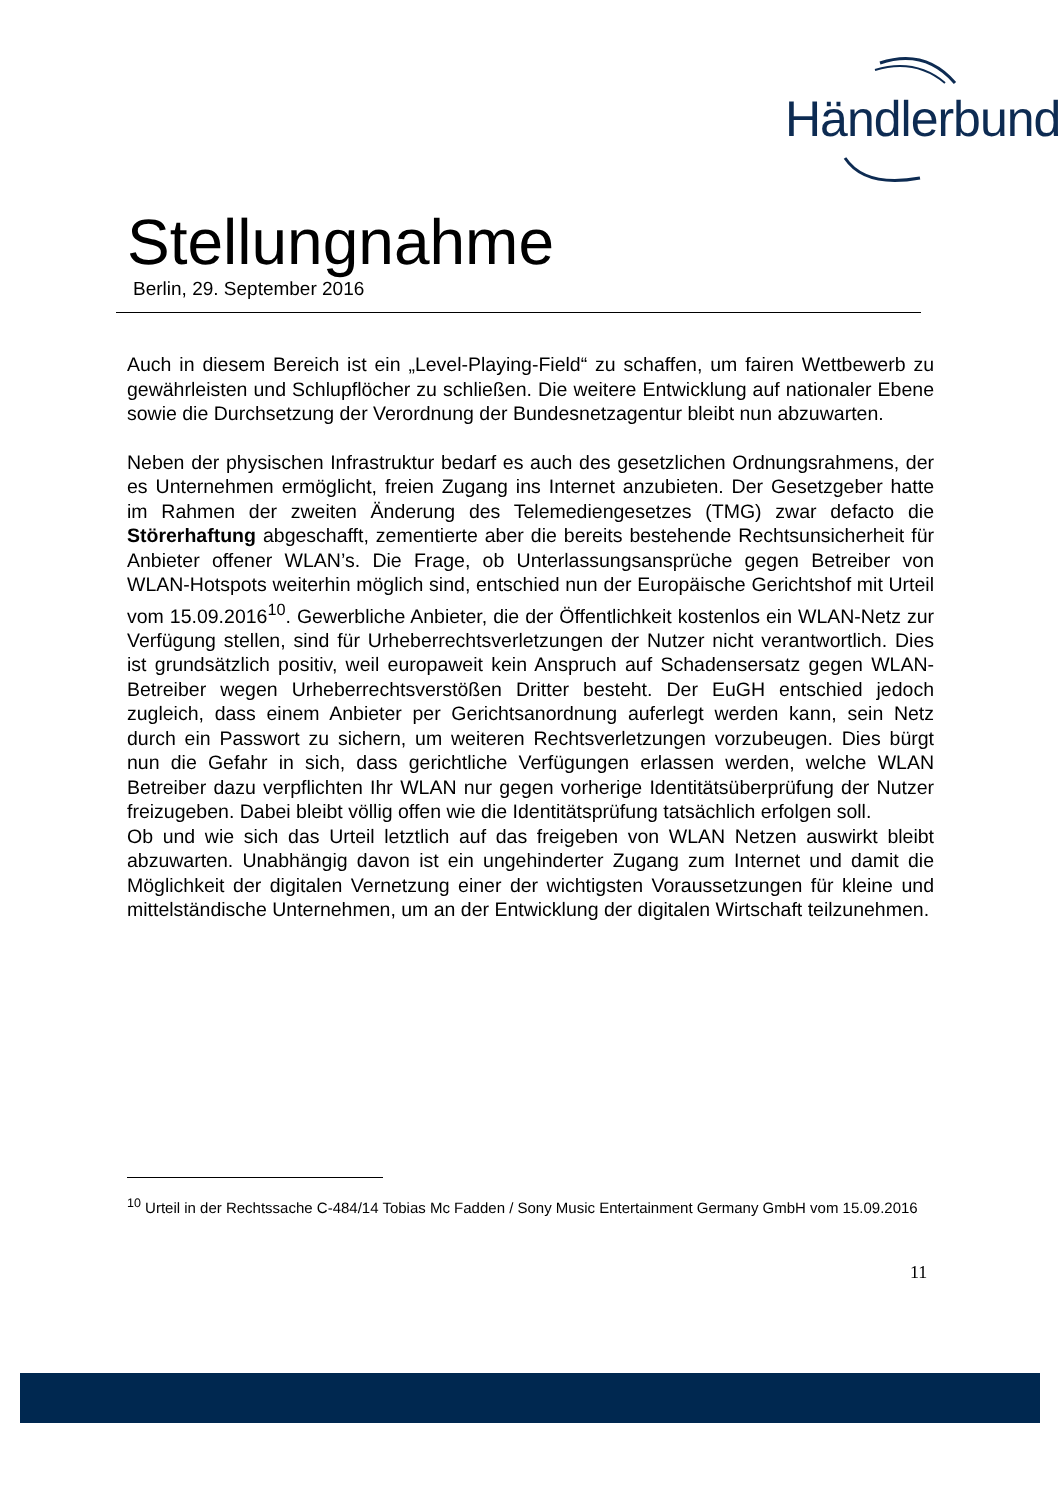Händlerbund
Stellungnahme
Berlin, 29. September 2016
Auch in diesem Bereich ist ein „Level-Playing-Field“ zu schaffen, um fairen Wettbewerb zu gewährleisten und Schlupflöcher zu schließen. Die weitere Entwicklung auf nationaler Ebene sowie die Durchsetzung der Verordnung der Bundesnetzagentur bleibt nun abzuwarten.
Neben der physischen Infrastruktur bedarf es auch des gesetzlichen Ordnungsrahmens, der es Unternehmen ermöglicht, freien Zugang ins Internet anzubieten. Der Gesetzgeber hatte im Rahmen der zweiten Änderung des Telemediengesetzes (TMG) zwar defacto die Störerhaftung abgeschafft, zementierte aber die bereits bestehende Rechtsunsicherheit für Anbieter offener WLAN’s. Die Frage, ob Unterlassungsansprüche gegen Betreiber von WLAN-Hotspots weiterhin möglich sind, entschied nun der Europäische Gerichtshof mit Urteil vom 15.09.2016<sup>10</sup>. Gewerbliche Anbieter, die der Öffentlichkeit kostenlos ein WLAN-Netz zur Verfügung stellen, sind für Urheberrechtsverletzungen der Nutzer nicht verantwortlich. Dies ist grundsätzlich positiv, weil europaweit kein Anspruch auf Schadensersatz gegen WLAN-Betreiber wegen Urheberrechtsverstößen Dritter besteht. Der EuGH entschied jedoch zugleich, dass einem Anbieter per Gerichtsanordnung auferlegt werden kann, sein Netz durch ein Passwort zu sichern, um weiteren Rechtsverletzungen vorzubeugen. Dies bürgt nun die Gefahr in sich, dass gerichtliche Verfügungen erlassen werden, welche WLAN Betreiber dazu verpflichten Ihr WLAN nur gegen vorherige Identitätsüberprüfung der Nutzer freizugeben. Dabei bleibt völlig offen wie die Identitätsprüfung tatsächlich erfolgen soll.
Ob und wie sich das Urteil letztlich auf das freigeben von WLAN Netzen auswirkt bleibt abzuwarten. Unabhängig davon ist ein ungehinderter Zugang zum Internet und damit die Möglichkeit der digitalen Vernetzung einer der wichtigsten Voraussetzungen für kleine und mittelständische Unternehmen, um an der Entwicklung der digitalen Wirtschaft teilzunehmen.
<sup>10</sup> Urteil in der Rechtssache C-484/14 Tobias Mc Fadden / Sony Music Entertainment Germany GmbH vom 15.09.2016
11